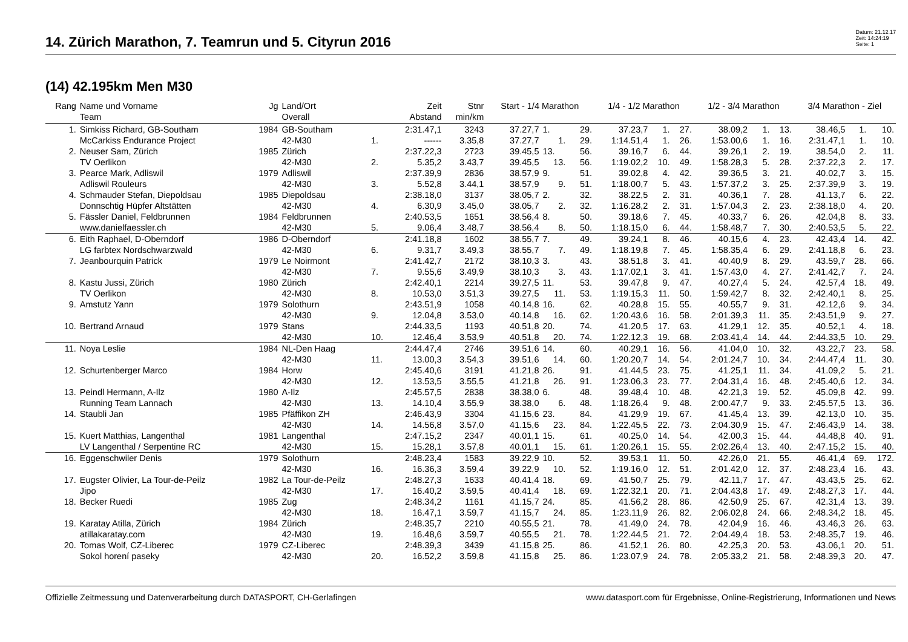14. Zürich Marathon, 7. Teamrun und 5. Cityrun 2016
Datum: 21.12.17
Zeit: 14:24:19
Seite: 1
(14) 42.195km Men M30
| Rang | Name und Vorname | Jg | Land/Ort | | Zeit | Stnr | Start - 1/4 Marathon | | | 1/4 - 1/2 Marathon | | | 1/2 - 3/4 Marathon | | | 3/4 Marathon - Ziel | | |
| --- | --- | --- | --- | --- | --- | --- | --- | --- | --- | --- | --- | --- | --- | --- | --- | --- | --- | --- |
| | Team | | Overall | | Abstand | min/km | | | | | | | | | | | | |
| 1. | Simkiss Richard, GB-Southam | 1984 | GB-Southam | | 2:31.47,1 | 3243 | 37.27,7 | 1. | 29. | 37.23,7 | 1. | 27. | 38.09,2 | 1. | 13. | 38.46,5 | 1. | 10. |
| | McCarkiss Endurance Project | | 42-M30 | 1. | ------ | 3.35,8 | 37.27,7 | 1. | 29. | 1:14.51,4 | 1. | 26. | 1:53.00,6 | 1. | 16. | 2:31.47,1 | 1. | 10. |
| 2. | Neuser Sam, Zürich | 1985 | Zürich | | 2:37.22,3 | 2723 | 39.45,5 | 13. | 56. | 39.16,7 | 6. | 44. | 39.26,1 | 2. | 19. | 38.54,0 | 2. | 11. |
| | TV Oerlikon | | 42-M30 | 2. | 5.35,2 | 3.43,7 | 39.45,5 | 13. | 56. | 1:19.02,2 | 10. | 49. | 1:58.28,3 | 5. | 28. | 2:37.22,3 | 2. | 17. |
| 3. | Pearce Mark, Adliswil | 1979 | Adliswil | | 2:37.39,9 | 2836 | 38.57,9 | 9. | 51. | 39.02,8 | 4. | 42. | 39.36,5 | 3. | 21. | 40.02,7 | 3. | 15. |
| | Adliswil Rouleurs | | 42-M30 | 3. | 5.52,8 | 3.44,1 | 38.57,9 | 9. | 51. | 1:18.00,7 | 5. | 43. | 1:57.37,2 | 3. | 25. | 2:37.39,9 | 3. | 19. |
| 4. | Schmauder Stefan, Diepoldsau | 1985 | Diepoldsau | | 2:38.18,0 | 3137 | 38.05,7 | 2. | 32. | 38.22,5 | 2. | 31. | 40.36,1 | 7. | 28. | 41.13,7 | 6. | 22. |
| | Donnschtig Hüpfer Altstätten | | 42-M30 | 4. | 6.30,9 | 3.45,0 | 38.05,7 | 2. | 32. | 1:16.28,2 | 2. | 31. | 1:57.04,3 | 2. | 23. | 2:38.18,0 | 4. | 20. |
| 5. | Fässler Daniel, Feldbrunnen | 1984 | Feldbrunnen | | 2:40.53,5 | 1651 | 38.56,4 | 8. | 50. | 39.18,6 | 7. | 45. | 40.33,7 | 6. | 26. | 42.04,8 | 8. | 33. |
| | www.danielfaessler.ch | | 42-M30 | 5. | 9.06,4 | 3.48,7 | 38.56,4 | 8. | 50. | 1:18.15,0 | 6. | 44. | 1:58.48,7 | 7. | 30. | 2:40.53,5 | 5. | 22. |
| 6. | Eith Raphael, D-Oberndorf | 1986 | D-Oberndorf | | 2:41.18,8 | 1602 | 38.55,7 | 7. | 49. | 39.24,1 | 8. | 46. | 40.15,6 | 4. | 23. | 42.43,4 | 14. | 42. |
| | LG farbtex Nordschwarzwald | | 42-M30 | 6. | 9.31,7 | 3.49,3 | 38.55,7 | 7. | 49. | 1:18.19,8 | 7. | 45. | 1:58.35,4 | 6. | 29. | 2:41.18,8 | 6. | 23. |
| 7. | Jeanbourquin Patrick | 1979 | Le Noirmont | | 2:41.42,7 | 2172 | 38.10,3 | 3. | 43. | 38.51,8 | 3. | 41. | 40.40,9 | 8. | 29. | 43.59,7 | 28. | 66. |
| | | | 42-M30 | 7. | 9.55,6 | 3.49,9 | 38.10,3 | 3. | 43. | 1:17.02,1 | 3. | 41. | 1:57.43,0 | 4. | 27. | 2:41.42,7 | 7. | 24. |
| 8. | Kastu Jussi, Zürich | 1980 | Zürich | | 2:42.40,1 | 2214 | 39.27,5 | 11. | 53. | 39.47,8 | 9. | 47. | 40.27,4 | 5. | 24. | 42.57,4 | 18. | 49. |
| | TV Oerlikon | | 42-M30 | 8. | 10.53,0 | 3.51,3 | 39.27,5 | 11. | 53. | 1:19.15,3 | 11. | 50. | 1:59.42,7 | 8. | 32. | 2:42.40,1 | 8. | 25. |
| 9. | Amstutz Yann | 1979 | Solothurn | | 2:43.51,9 | 1058 | 40.14,8 | 16. | 62. | 40.28,8 | 15. | 55. | 40.55,7 | 9. | 31. | 42.12,6 | 9. | 34. |
| | | | 42-M30 | 9. | 12.04,8 | 3.53,0 | 40.14,8 | 16. | 62. | 1:20.43,6 | 16. | 58. | 2:01.39,3 | 11. | 35. | 2:43.51,9 | 9. | 27. |
| 10. | Bertrand Arnaud | 1979 | Stans | | 2:44.33,5 | 1193 | 40.51,8 | 20. | 74. | 41.20,5 | 17. | 63. | 41.29,1 | 12. | 35. | 40.52,1 | 4. | 18. |
| | | | 42-M30 | 10. | 12.46,4 | 3.53,9 | 40.51,8 | 20. | 74. | 1:22.12,3 | 19. | 68. | 2:03.41,4 | 14. | 44. | 2:44.33,5 | 10. | 29. |
| 11. | Noya Leslie | 1984 | NL-Den Haag | | 2:44.47,4 | 2746 | 39.51,6 | 14. | 60. | 40.29,1 | 16. | 56. | 41.04,0 | 10. | 32. | 43.22,7 | 23. | 58. |
| | | | 42-M30 | 11. | 13.00,3 | 3.54,3 | 39.51,6 | 14. | 60. | 1:20.20,7 | 14. | 54. | 2:01.24,7 | 10. | 34. | 2:44.47,4 | 11. | 30. |
| 12. | Schurtenberger Marco | 1984 | Horw | | 2:45.40,6 | 3191 | 41.21,8 | 26. | 91. | 41.44,5 | 23. | 75. | 41.25,1 | 11. | 34. | 41.09,2 | 5. | 21. |
| | | | 42-M30 | 12. | 13.53,5 | 3.55,5 | 41.21,8 | 26. | 91. | 1:23.06,3 | 23. | 77. | 2:04.31,4 | 16. | 48. | 2:45.40,6 | 12. | 34. |
| 13. | Peindl Hermann, A-Ilz | 1980 | A-Ilz | | 2:45.57,5 | 2838 | 38.38,0 | 6. | 48. | 39.48,4 | 10. | 48. | 42.21,3 | 19. | 52. | 45.09,8 | 42. | 99. |
| | Running Team Lannach | | 42-M30 | 13. | 14.10,4 | 3.55,9 | 38.38,0 | 6. | 48. | 1:18.26,4 | 9. | 48. | 2:00.47,7 | 9. | 33. | 2:45.57,5 | 13. | 36. |
| 14. | Staubli Jan | 1985 | Pfäffikon ZH | | 2:46.43,9 | 3304 | 41.15,6 | 23. | 84. | 41.29,9 | 19. | 67. | 41.45,4 | 13. | 39. | 42.13,0 | 10. | 35. |
| | | | 42-M30 | 14. | 14.56,8 | 3.57,0 | 41.15,6 | 23. | 84. | 1:22.45,5 | 22. | 73. | 2:04.30,9 | 15. | 47. | 2:46.43,9 | 14. | 38. |
| 15. | Kuert Matthias, Langenthal | 1981 | Langenthal | | 2:47.15,2 | 2347 | 40.01,1 | 15. | 61. | 40.25,0 | 14. | 54. | 42.00,3 | 15. | 44. | 44.48,8 | 40. | 91. |
| | LV Langenthal / Serpentine RC | | 42-M30 | 15. | 15.28,1 | 3.57,8 | 40.01,1 | 15. | 61. | 1:20.26,1 | 15. | 55. | 2:02.26,4 | 13. | 40. | 2:47.15,2 | 15. | 40. |
| 16. | Eggenschwiler Denis | 1979 | Solothurn | | 2:48.23,4 | 1583 | 39.22,9 | 10. | 52. | 39.53,1 | 11. | 50. | 42.26,0 | 21. | 55. | 46.41,4 | 69. | 172. |
| | | | 42-M30 | 16. | 16.36,3 | 3.59,4 | 39.22,9 | 10. | 52. | 1:19.16,0 | 12. | 51. | 2:01.42,0 | 12. | 37. | 2:48.23,4 | 16. | 43. |
| 17. | Eugster Olivier, La Tour-de-Peilz | 1982 | La Tour-de-Peilz | | 2:48.27,3 | 1633 | 40.41,4 | 18. | 69. | 41.50,7 | 25. | 79. | 42.11,7 | 17. | 47. | 43.43,5 | 25. | 62. |
| | Jipo | | 42-M30 | 17. | 16.40,2 | 3.59,5 | 40.41,4 | 18. | 69. | 1:22.32,1 | 20. | 71. | 2:04.43,8 | 17. | 49. | 2:48.27,3 | 17. | 44. |
| 18. | Becker Ruedi | 1985 | Zug | | 2:48.34,2 | 1161 | 41.15,7 | 24. | 85. | 41.56,2 | 28. | 86. | 42.50,9 | 25. | 67. | 42.31,4 | 13. | 39. |
| | | | 42-M30 | 18. | 16.47,1 | 3.59,7 | 41.15,7 | 24. | 85. | 1:23.11,9 | 26. | 82. | 2:06.02,8 | 24. | 66. | 2:48.34,2 | 18. | 45. |
| 19. | Karatay Atilla, Zürich | 1984 | Zürich | | 2:48.35,7 | 2210 | 40.55,5 | 21. | 78. | 41.49,0 | 24. | 78. | 42.04,9 | 16. | 46. | 43.46,3 | 26. | 63. |
| | atillakaratay.com | | 42-M30 | 19. | 16.48,6 | 3.59,7 | 40.55,5 | 21. | 78. | 1:22.44,5 | 21. | 72. | 2:04.49,4 | 18. | 53. | 2:48.35,7 | 19. | 46. |
| 20. | Tomas Wolf, CZ-Liberec | 1979 | CZ-Liberec | | 2:48.39,3 | 3439 | 41.15,8 | 25. | 86. | 41.52,1 | 26. | 80. | 42.25,3 | 20. | 53. | 43.06,1 | 20. | 51. |
| | Sokol horení paseky | | 42-M30 | 20. | 16.52,2 | 3.59,8 | 41.15,8 | 25. | 86. | 1:23.07,9 | 24. | 78. | 2:05.33,2 | 21. | 58. | 2:48.39,3 | 20. | 47. |
Offizielle Zeitmessung und Datenverarbeitung durch DATASPORT, CH-Gerlafingen www.datasport.com für Ergebnisse, Online-Registrierung, Informationen und News